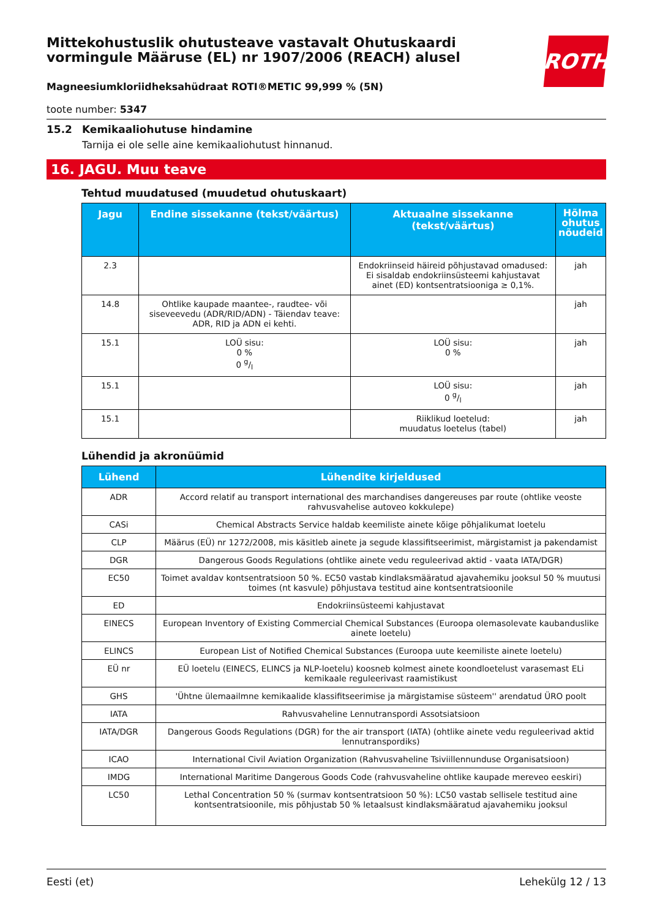ROTH
Mittekohustuslik ohutusteave vastavalt Ohutuskaardi vormingule Määruse (EL) nr 1907/2006 (REACH) alusel
Magneesiumkloriidheksahüdraat ROTI®METIC 99,999 % (5N)
toote number: 5347
15.2 Kemikaaliohutuse hindamine
Tarnija ei ole selle aine kemikaaliohutust hinnanud.
16. JAGU. Muu teave
Tehtud muudatused (muudetud ohutuskaart)
| Jagu | Endine sissekanne (tekst/väärtus) | Aktuaalne sissekanne (tekst/väärtus) | Hõlma ohutus nõudeid |
| --- | --- | --- | --- |
| 2.3 | | Endokriinseid häireid põhjustavad omadused: Ei sisaldab endokriinsüsteemi kahjustavat ainet (ED) kontsentratsiooniga ≥ 0,1%. | jah |
| 14.8 | Ohtlike kaupade maantee-, raudtee- või siseveevedu (ADR/RID/ADN) - Täiendav teave: ADR, RID ja ADN ei kehti. | | jah |
| 15.1 | LOÜ sisu: 0 % 0 g/l | LOÜ sisu: 0 % | jah |
| 15.1 | | LOÜ sisu: 0 g/l | jah |
| 15.1 | | Riiklikud loetelud: muudatus loetelus (tabel) | jah |
Lühendid ja akronüümid
| Lühend | Lühendite kirjeldused |
| --- | --- |
| ADR | Accord relatif au transport international des marchandises dangereuses par route (ohtlike veoste rahvusvahelise autoveo kokkulepe) |
| CASi | Chemical Abstracts Service haldab keemiliste ainete kõige põhjalikumat loetelu |
| CLP | Määrus (EÜ) nr 1272/2008, mis käsitleb ainete ja segude klassifitseerimist, märgistamist ja pakendamist |
| DGR | Dangerous Goods Regulations (ohtlike ainete vedu reguleerivad aktid - vaata IATA/DGR) |
| EC50 | Toimet avaldav kontsentratsioon 50 %. EC50 vastab kindlaksmääratud ajavahemiku jooksul 50 % muutusi toimes (nt kasvule) põhjustava testitud aine kontsentratsioonile |
| ED | Endokriinsüsteemi kahjustavat |
| EINECS | European Inventory of Existing Commercial Chemical Substances (Euroopa olemasolevate kaubanduslike ainete loetelu) |
| ELINCS | European List of Notified Chemical Substances (Euroopa uute keemiliste ainete loetelu) |
| EÜ nr | EÜ loetelu (EINECS, ELINCS ja NLP-loetelu) koosneb kolmest ainete koondloetelust varasemast ELi kemikaale reguleerivast raamistikust |
| GHS | 'Ühtne ülemaailmne kemikaalide klassifitseerimise ja märgistamise süsteem'' arendatud ÜRO poolt |
| IATA | Rahvusvaheline Lennutranspordi Assotsiatsioon |
| IATA/DGR | Dangerous Goods Regulations (DGR) for the air transport (IATA) (ohtlike ainete vedu reguleerivad aktid lennutranspordiks) |
| ICAO | International Civil Aviation Organization (Rahvusvaheline Tsiviillennunduse Organisatsioon) |
| IMDG | International Maritime Dangerous Goods Code (rahvusvaheline ohtlike kaupade mereveo eeskiri) |
| LC50 | Lethal Concentration 50 % (surmav kontsentratsioon 50 %): LC50 vastab sellisele testitud aine kontsentratsioonile, mis põhjustab 50 % letaalsust kindlaksmääratud ajavahemiku jooksul |
Eesti (et) Lehekülg 12 / 13